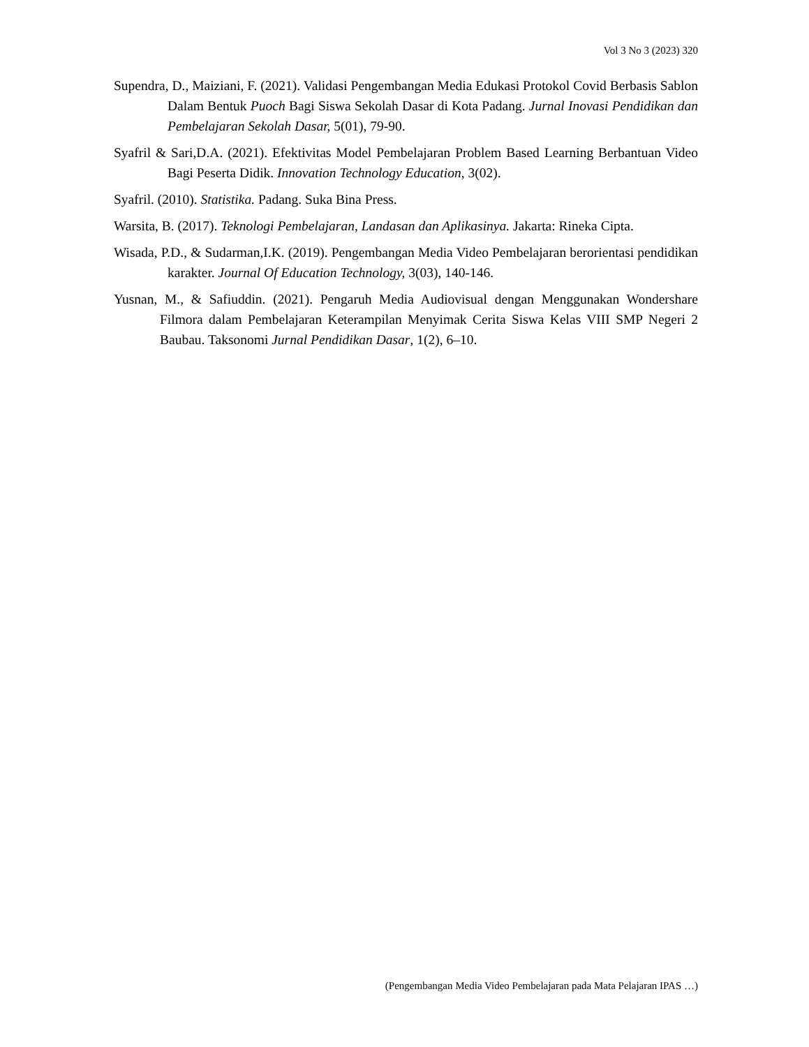Vol 3 No 3 (2023) 320
Supendra, D., Maiziani, F. (2021). Validasi Pengembangan Media Edukasi Protokol Covid Berbasis Sablon Dalam Bentuk Puoch Bagi Siswa Sekolah Dasar di Kota Padang. Jurnal Inovasi Pendidikan dan Pembelajaran Sekolah Dasar, 5(01), 79-90.
Syafril & Sari,D.A. (2021). Efektivitas Model Pembelajaran Problem Based Learning Berbantuan Video Bagi Peserta Didik. Innovation Technology Education, 3(02).
Syafril. (2010). Statistika. Padang. Suka Bina Press.
Warsita, B. (2017). Teknologi Pembelajaran, Landasan dan Aplikasinya. Jakarta: Rineka Cipta.
Wisada, P.D., & Sudarman,I.K. (2019). Pengembangan Media Video Pembelajaran berorientasi pendidikan karakter. Journal Of Education Technology, 3(03), 140-146.
Yusnan, M., & Safiuddin. (2021). Pengaruh Media Audiovisual dengan Menggunakan Wondershare Filmora dalam Pembelajaran Keterampilan Menyimak Cerita Siswa Kelas VIII SMP Negeri 2 Baubau. Taksonomi Jurnal Pendidikan Dasar, 1(2), 6–10.
(Pengembangan Media Video Pembelajaran pada Mata Pelajaran IPAS …)